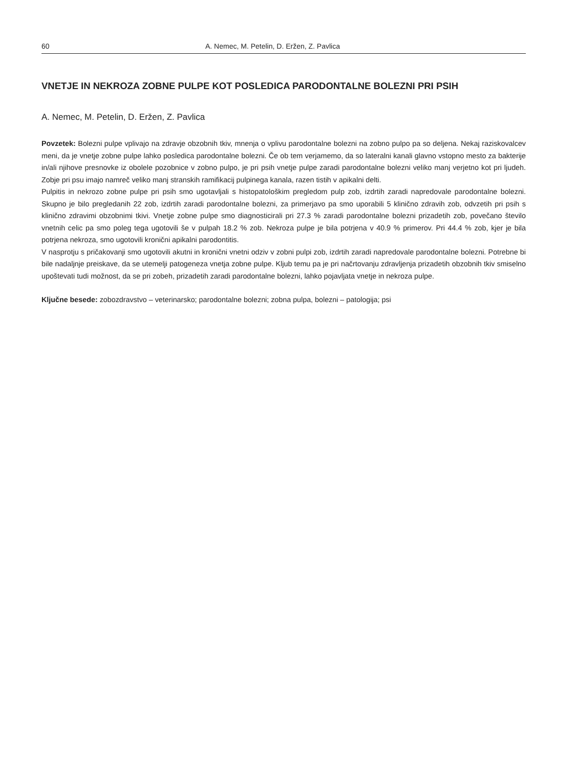60 A. Nemec, M. Petelin, D. Eržen, Z. Pavlica
VNETJE IN NEKROZA ZOBNE PULPE KOT POSLEDICA PARODONTALNE BOLEZNI PRI PSIH
A. Nemec, M. Petelin, D. Eržen, Z. Pavlica
Povzetek: Bolezni pulpe vplivajo na zdravje obzobnih tkiv, mnenja o vplivu parodontalne bolezni na zobno pulpo pa so deljena. Nekaj raziskovalcev meni, da je vnetje zobne pulpe lahko posledica parodontalne bolezni. Če ob tem verjamemo, da so lateralni kanali glavno vstopno mesto za bakterije in/ali njihove presnovke iz obolele pozobnice v zobno pulpo, je pri psih vnetje pulpe zaradi parodontalne bolezni veliko manj verjetno kot pri ljudeh. Zobje pri psu imajo namreč veliko manj stranskih ramifikacij pulpinega kanala, razen tistih v apikalni delti.
Pulpitis in nekrozo zobne pulpe pri psih smo ugotavljali s histopatološkim pregledom pulp zob, izdrtih zaradi napredovale parodontalne bolezni. Skupno je bilo pregledanih 22 zob, izdrtih zaradi parodontalne bolezni, za primerjavo pa smo uporabili 5 klinično zdravih zob, odvzetih pri psih s klinično zdravimi obzobnimi tkivi. Vnetje zobne pulpe smo diagnosticirali pri 27.3 % zaradi parodontalne bolezni prizadetih zob, povečano število vnetnih celic pa smo poleg tega ugotovili še v pulpah 18.2 % zob. Nekroza pulpe je bila potrjena v 40.9 % primerov. Pri 44.4 % zob, kjer je bila potrjena nekroza, smo ugotovili kronični apikalni parodontitis.
V nasprotju s pričakovanji smo ugotovili akutni in kronični vnetni odziv v zobni pulpi zob, izdrtih zaradi napredovale parodontalne bolezni. Potrebne bi bile nadaljnje preiskave, da se utemelji patogeneza vnetja zobne pulpe. Kljub temu pa je pri načrtovanju zdravljenja prizadetih obzobnih tkiv smiselno upoštevati tudi možnost, da se pri zobeh, prizadetih zaradi parodontalne bolezni, lahko pojavljata vnetje in nekroza pulpe.
Ključne besede: zobozdravstvo – veterinarsko; parodontalne bolezni; zobna pulpa, bolezni – patologija; psi